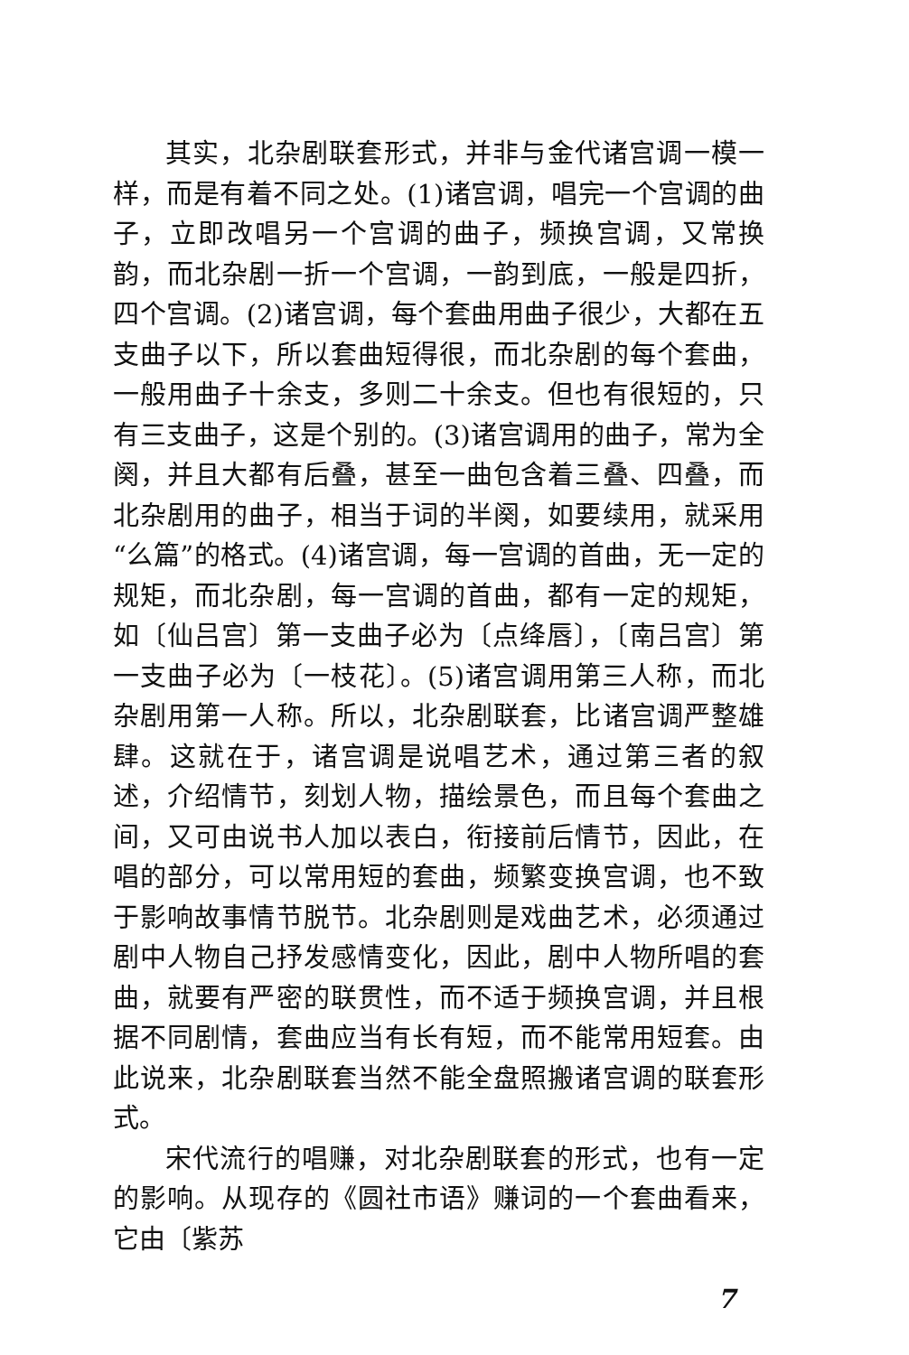其实，北杂剧联套形式，并非与金代诸宫调一模一样，而是有着不同之处。(1)诸宫调，唱完一个宫调的曲子，立即改唱另一个宫调的曲子，频换宫调，又常换韵，而北杂剧一折一个宫调，一韵到底，一般是四折，四个宫调。(2)诸宫调，每个套曲用曲子很少，大都在五支曲子以下，所以套曲短得很，而北杂剧的每个套曲，一般用曲子十余支，多则二十余支。但也有很短的，只有三支曲子，这是个别的。(3)诸宫调用的曲子，常为全阕，并且大都有后叠，甚至一曲包含着三叠、四叠，而北杂剧用的曲子，相当于词的半阕，如要续用，就采用“么篇”的格式。(4)诸宫调，每一宫调的首曲，无一定的规矩，而北杂剧，每一宫调的首曲，都有一定的规矩，如〔仙吕宫〕第一支曲子必为〔点绛唇〕，〔南吕宫〕第一支曲子必为〔一枝花〕。(5)诸宫调用第三人称，而北杂剧用第一人称。所以，北杂剧联套，比诸宫调严整雄肆。这就在于，诸宫调是说唱艺术，通过第三者的叙述，介绍情节，刻划人物，描绘景色，而且每个套曲之间，又可由说书人加以表白，衔接前后情节，因此，在唱的部分，可以常用短的套曲，频繁变换宫调，也不致于影响故事情节脱节。北杂剧则是戏曲艺术，必须通过剧中人物自己抒发感情变化，因此，剧中人物所唱的套曲，就要有严密的联贯性，而不适于频换宫调，并且根据不同剧情，套曲应当有长有短，而不能常用短套。由此说来，北杂剧联套当然不能全盘照搬诸宫调的联套形式。
宋代流行的唱赚，对北杂剧联套的形式，也有一定的影响。从现存的《圆社市语》赚词的一个套曲看来，它由〔紫苏
7